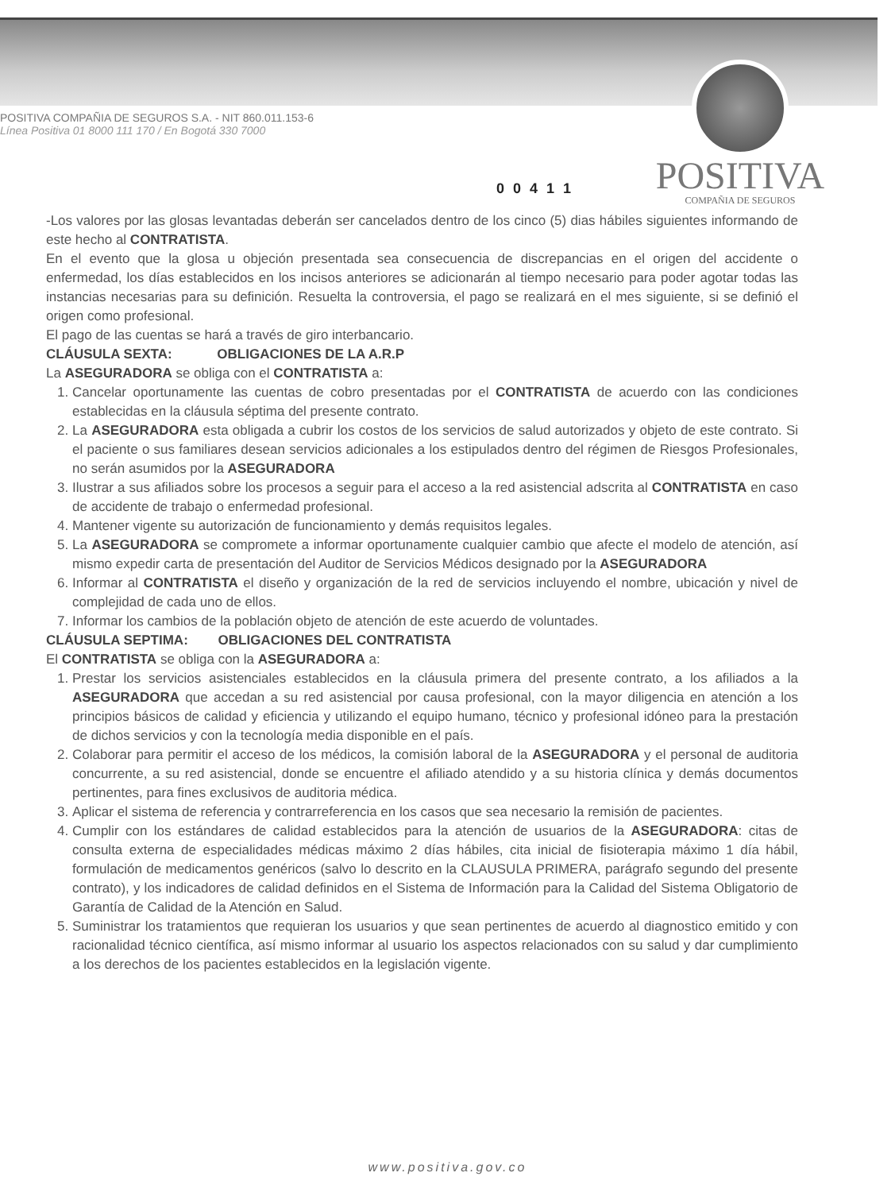POSITIVA
COMPAÑIA DE SEGUROS
POSITIVA COMPAÑIA DE SEGUROS S.A. - NIT 860.011.153-6
Línea Positiva 01 8000 111 170 / En Bogotá 330 7000
0 0 4 1 1
-Los valores por las glosas levantadas deberán ser cancelados dentro de los cinco (5) dias hábiles siguientes informando de este hecho al CONTRATISTA.
En el evento que la glosa u objeción presentada sea consecuencia de discrepancias en el origen del accidente o enfermedad, los días establecidos en los incisos anteriores se adicionarán al tiempo necesario para poder agotar todas las instancias necesarias para su definición. Resuelta la controversia, el pago se realizará en el mes siguiente, si se definió el origen como profesional.
El pago de las cuentas se hará a través de giro interbancario.
CLÁUSULA SEXTA: OBLIGACIONES DE LA A.R.P
La ASEGURADORA se obliga con el CONTRATISTA a:
1. Cancelar oportunamente las cuentas de cobro presentadas por el CONTRATISTA de acuerdo con las condiciones establecidas en la cláusula séptima del presente contrato.
2. La ASEGURADORA esta obligada a cubrir los costos de los servicios de salud autorizados y objeto de este contrato. Si el paciente o sus familiares desean servicios adicionales a los estipulados dentro del régimen de Riesgos Profesionales, no serán asumidos por la ASEGURADORA
3. Ilustrar a sus afiliados sobre los procesos a seguir para el acceso a la red asistencial adscrita al CONTRATISTA en caso de accidente de trabajo o enfermedad profesional.
4. Mantener vigente su autorización de funcionamiento y demás requisitos legales.
5. La ASEGURADORA se compromete a informar oportunamente cualquier cambio que afecte el modelo de atención, así mismo expedir carta de presentación del Auditor de Servicios Médicos designado por la ASEGURADORA
6. Informar al CONTRATISTA el diseño y organización de la red de servicios incluyendo el nombre, ubicación y nivel de complejidad de cada uno de ellos.
7. Informar los cambios de la población objeto de atención de este acuerdo de voluntades.
CLÁUSULA SEPTIMA: OBLIGACIONES DEL CONTRATISTA
El CONTRATISTA se obliga con la ASEGURADORA a:
1. Prestar los servicios asistenciales establecidos en la cláusula primera del presente contrato, a los afiliados a la ASEGURADORA que accedan a su red asistencial por causa profesional, con la mayor diligencia en atención a los principios básicos de calidad y eficiencia y utilizando el equipo humano, técnico y profesional idóneo para la prestación de dichos servicios y con la tecnología media disponible en el país.
2. Colaborar para permitir el acceso de los médicos, la comisión laboral de la ASEGURADORA y el personal de auditoria concurrente, a su red asistencial, donde se encuentre el afiliado atendido y a su historia clínica y demás documentos pertinentes, para fines exclusivos de auditoria médica.
3. Aplicar el sistema de referencia y contrarreferencia en los casos que sea necesario la remisión de pacientes.
4. Cumplir con los estándares de calidad establecidos para la atención de usuarios de la ASEGURADORA: citas de consulta externa de especialidades médicas máximo 2 días hábiles, cita inicial de fisioterapia máximo 1 día hábil, formulación de medicamentos genéricos (salvo lo descrito en la CLAUSULA PRIMERA, parágrafo segundo del presente contrato), y los indicadores de calidad definidos en el Sistema de Información para la Calidad del Sistema Obligatorio de Garantía de Calidad de la Atención en Salud.
5. Suministrar los tratamientos que requieran los usuarios y que sean pertinentes de acuerdo al diagnostico emitido y con racionalidad técnico científica, así mismo informar al usuario los aspectos relacionados con su salud y dar cumplimiento a los derechos de los pacientes establecidos en la legislación vigente.
www.positiva.gov.co